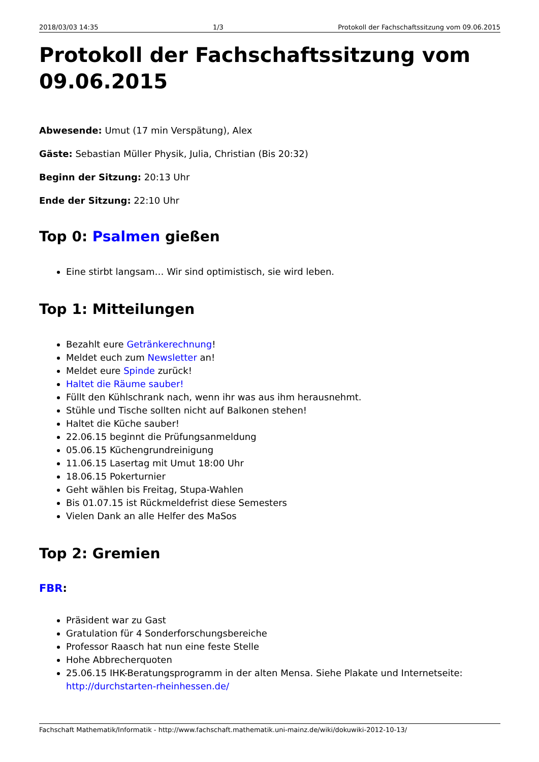2018/03/03 14:35 1/3 Protokoll der Fachschaftssitzung vom 09.06.2015
Protokoll der Fachschaftssitzung vom 09.06.2015
Abwesende: Umut (17 min Verspätung), Alex
Gäste: Sebastian Müller Physik, Julia, Christian (Bis 20:32)
Beginn der Sitzung: 20:13 Uhr
Ende der Sitzung: 22:10 Uhr
Top 0: Psalmen gießen
Eine stirbt langsam… Wir sind optimistisch, sie wird leben.
Top 1: Mitteilungen
Bezahlt eure Getränkerechnung!
Meldet euch zum Newsletter an!
Meldet eure Spinde zurück!
Haltet die Räume sauber!
Füllt den Kühlschrank nach, wenn ihr was aus ihm herausnehmt.
Stühle und Tische sollten nicht auf Balkonen stehen!
Haltet die Küche sauber!
22.06.15 beginnt die Prüfungsanmeldung
05.06.15 Küchengrundreinigung
11.06.15 Lasertag mit Umut 18:00 Uhr
18.06.15 Pokerturnier
Geht wählen bis Freitag, Stupa-Wahlen
Bis 01.07.15 ist Rückmeldefrist diese Semesters
Vielen Dank an alle Helfer des MaSos
Top 2: Gremien
FBR:
Präsident war zu Gast
Gratulation für 4 Sonderforschungsbereiche
Professor Raasch hat nun eine feste Stelle
Hohe Abbrecherquoten
25.06.15 IHK-Beratungsprogramm in der alten Mensa. Siehe Plakate und Internetseite: http://durchstarten-rheinhessen.de/
Fachschaft Mathematik/Informatik - http://www.fachschaft.mathematik.uni-mainz.de/wiki/dokuwiki-2012-10-13/